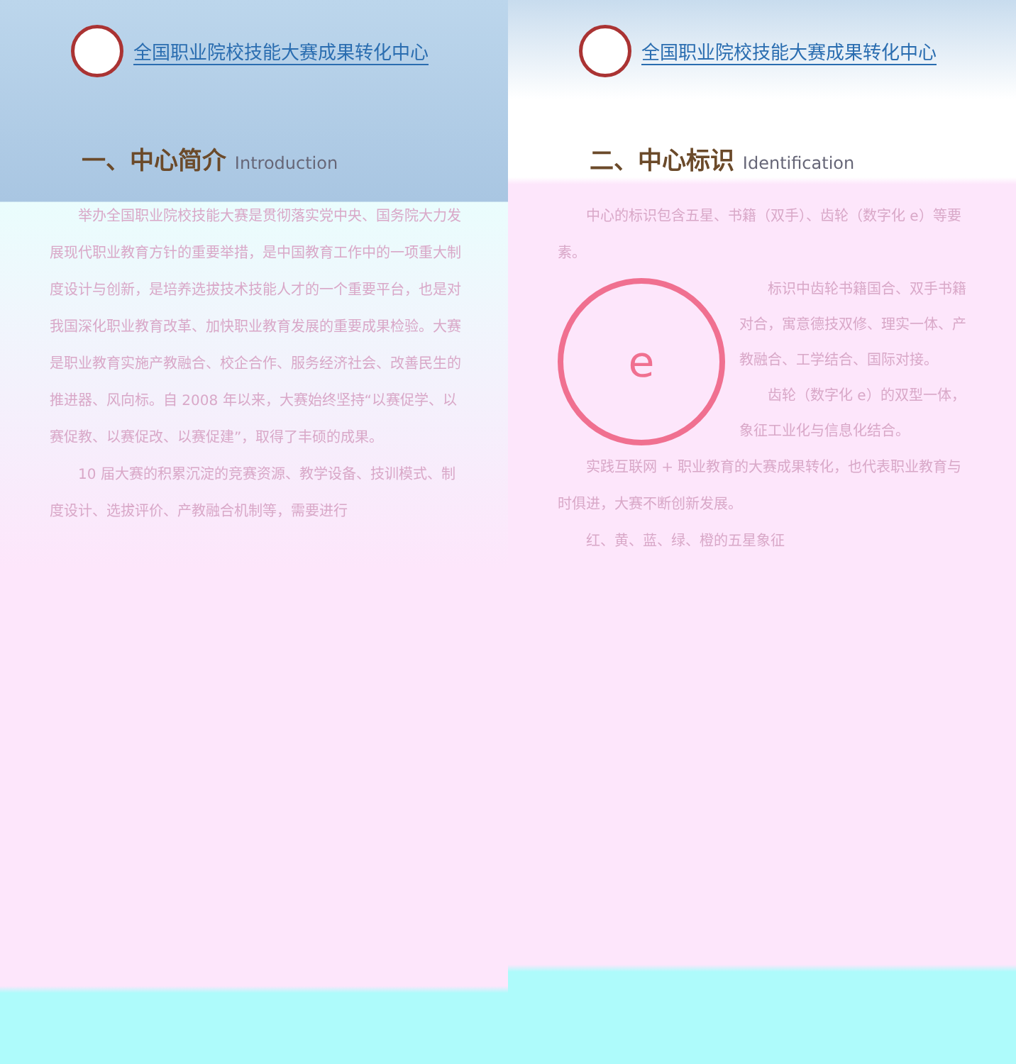全国职业院校技能大赛成果转化中心
一、中心简介 Introduction
举办全国职业院校技能大赛是贯彻落实党中央、国务院大力发展现代职业教育方针的重要举措，是中国教育工作中的一项重大制度设计与创新，是培养选拔技术技能人才的一个重要平台，也是对我国深化职业教育改革、加快职业教育发展的重要成果检验。大赛是职业教育实施产教融合、校企合作、服务经济社会、改善民生的推进器、风向标。自 2008 年以来，大赛始终坚持“以赛促学、以赛促教、以赛促改、以赛促建”，取得了丰硕的成果。
10 届大赛的积累沉淀的竞赛资源、教学设备、技训模式、制度设计、选拔评价、产教融合机制等，需要进行
全国职业院校技能大赛成果转化中心
二、中心标识 Identification
中心的标识包含五星、书籍（双手）、齿轮（数字化 e）等要素。
e
标识中齿轮书籍国合、双手书籍对合，寓意德技双修、理实一体、产教融合、工学结合、国际对接。
齿轮（数字化 e）的双型一体，象征工业化与信息化结合。
实践互联网 + 职业教育的大赛成果转化，也代表职业教育与时俱进，大赛不断创新发展。
红、黄、蓝、绿、橙的五星象征